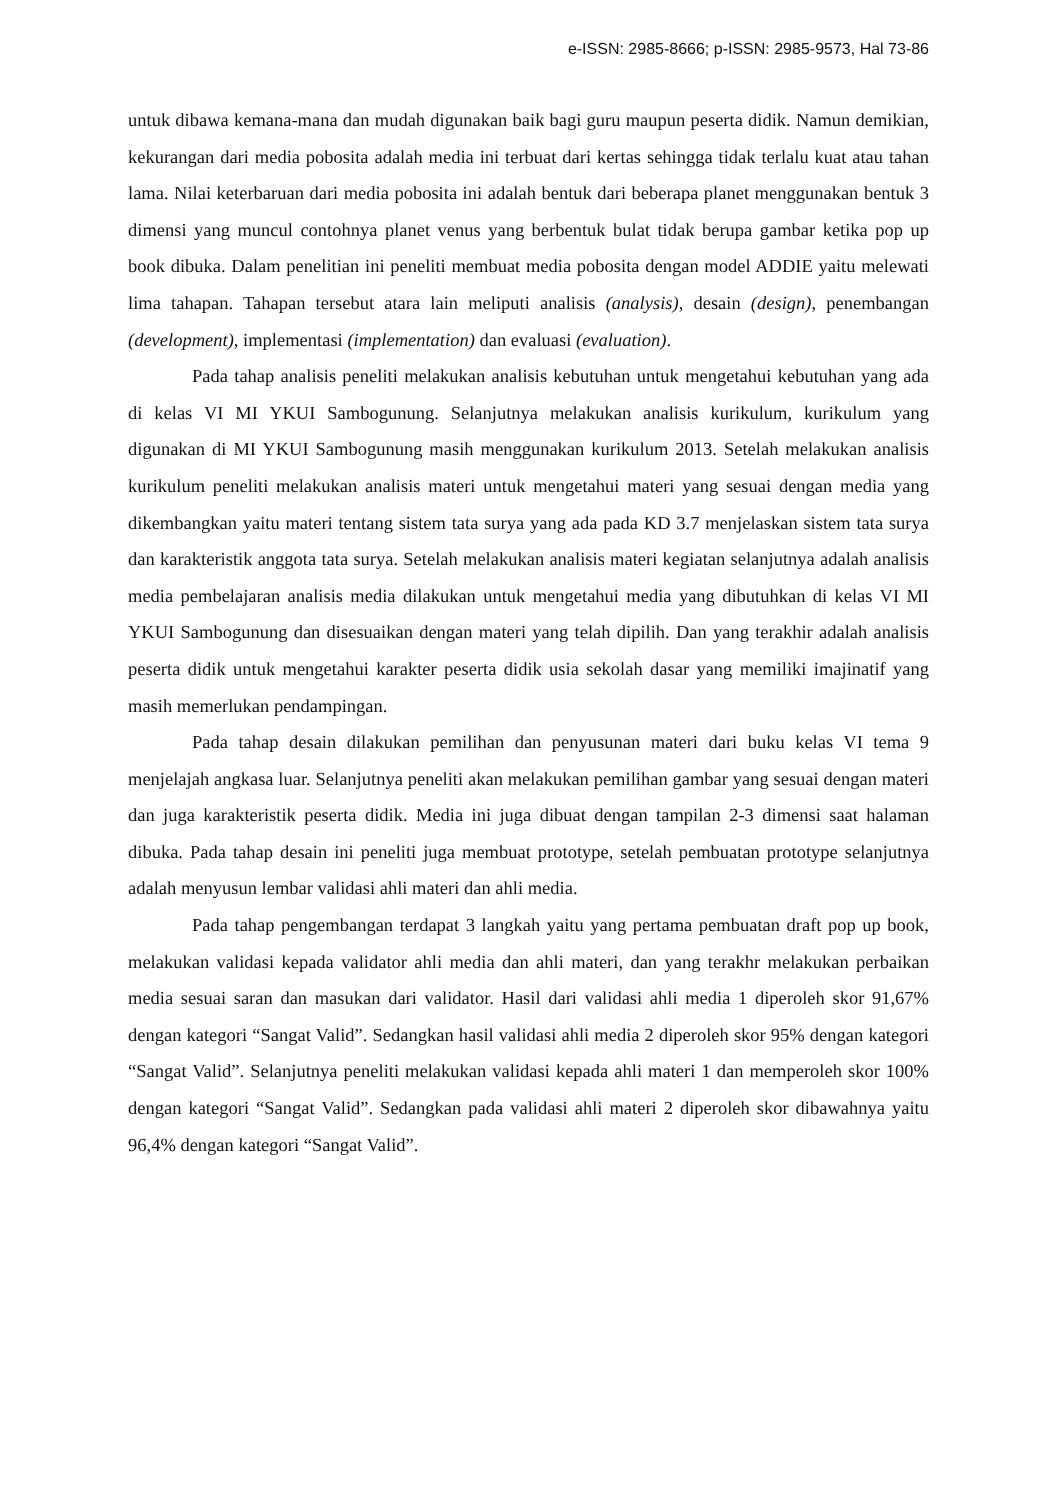e-ISSN: 2985-8666; p-ISSN: 2985-9573, Hal 73-86
untuk dibawa kemana-mana dan mudah digunakan baik bagi guru maupun peserta didik. Namun demikian, kekurangan dari media pobosita adalah media ini terbuat dari kertas sehingga tidak terlalu kuat atau tahan lama. Nilai keterbaruan dari media pobosita ini adalah bentuk dari beberapa planet menggunakan bentuk 3 dimensi yang muncul contohnya planet venus yang berbentuk bulat tidak berupa gambar ketika pop up book dibuka. Dalam penelitian ini peneliti membuat media pobosita dengan model ADDIE yaitu melewati lima tahapan. Tahapan tersebut atara lain meliputi analisis (analysis), desain (design), penembangan (development), implementasi (implementation) dan evaluasi (evaluation).
Pada tahap analisis peneliti melakukan analisis kebutuhan untuk mengetahui kebutuhan yang ada di kelas VI MI YKUI Sambogunung. Selanjutnya melakukan analisis kurikulum, kurikulum yang digunakan di MI YKUI Sambogunung masih menggunakan kurikulum 2013. Setelah melakukan analisis kurikulum peneliti melakukan analisis materi untuk mengetahui materi yang sesuai dengan media yang dikembangkan yaitu materi tentang sistem tata surya yang ada pada KD 3.7 menjelaskan sistem tata surya dan karakteristik anggota tata surya. Setelah melakukan analisis materi kegiatan selanjutnya adalah analisis media pembelajaran analisis media dilakukan untuk mengetahui media yang dibutuhkan di kelas VI MI YKUI Sambogunung dan disesuaikan dengan materi yang telah dipilih. Dan yang terakhir adalah analisis peserta didik untuk mengetahui karakter peserta didik usia sekolah dasar yang memiliki imajinatif yang masih memerlukan pendampingan.
Pada tahap desain dilakukan pemilihan dan penyusunan materi dari buku kelas VI tema 9 menjelajah angkasa luar. Selanjutnya peneliti akan melakukan pemilihan gambar yang sesuai dengan materi dan juga karakteristik peserta didik. Media ini juga dibuat dengan tampilan 2-3 dimensi saat halaman dibuka. Pada tahap desain ini peneliti juga membuat prototype, setelah pembuatan prototype selanjutnya adalah menyusun lembar validasi ahli materi dan ahli media.
Pada tahap pengembangan terdapat 3 langkah yaitu yang pertama pembuatan draft pop up book, melakukan validasi kepada validator ahli media dan ahli materi, dan yang terakhr melakukan perbaikan media sesuai saran dan masukan dari validator. Hasil dari validasi ahli media 1 diperoleh skor 91,67% dengan kategori “Sangat Valid”. Sedangkan hasil validasi ahli media 2 diperoleh skor 95% dengan kategori “Sangat Valid”. Selanjutnya peneliti melakukan validasi kepada ahli materi 1 dan memperoleh skor 100% dengan kategori “Sangat Valid”. Sedangkan pada validasi ahli materi 2 diperoleh skor dibawahnya yaitu 96,4% dengan kategori “Sangat Valid”.